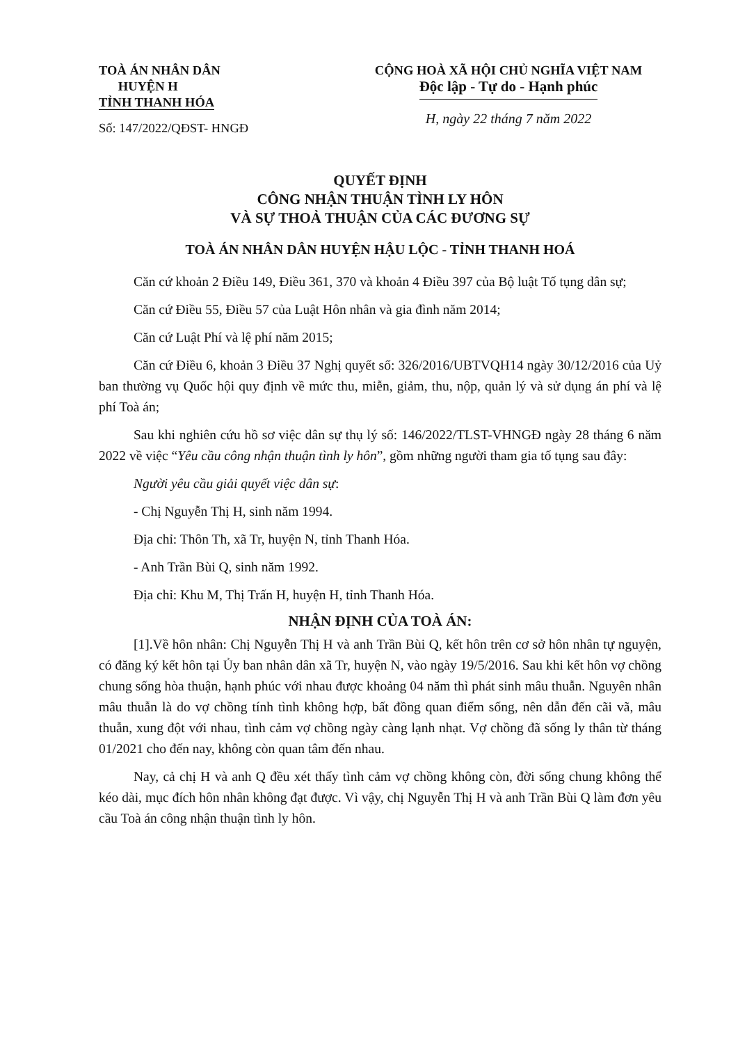TOÀ ÁN NHÂN DÂN
HUYỆN H
TỈNH THANH HÓA
Số: 147/2022/QĐST- HNGĐ
CỘNG HOÀ XÃ HỘI CHỦ NGHĨA VIỆT NAM
Độc lập - Tự do - Hạnh phúc
H, ngày 22 tháng 7 năm 2022
QUYẾT ĐỊNH
CÔNG NHẬN THUẬN TÌNH LY HÔN
VÀ SỰ THOẢ THUẬN CỦA CÁC ĐƯƠNG SỰ
TOÀ ÁN NHÂN DÂN HUYỆN HẬU LỘC - TỈNH THANH HOÁ
Căn cứ khoản 2 Điều 149, Điều 361, 370 và khoản 4 Điều 397 của Bộ luật Tố tụng dân sự;
Căn cứ Điều 55, Điều 57 của Luật Hôn nhân và gia đình năm 2014;
Căn cứ Luật Phí và lệ phí năm 2015;
Căn cứ Điều 6, khoản 3 Điều 37 Nghị quyết số: 326/2016/UBTVQH14 ngày 30/12/2016 của Uỷ ban thường vụ Quốc hội quy định về mức thu, miễn, giảm, thu, nộp, quản lý và sử dụng án phí và lệ phí Toà án;
Sau khi nghiên cứu hồ sơ việc dân sự thụ lý số: 146/2022/TLST-VHNGĐ ngày 28 tháng 6 năm 2022 về việc “Yêu cầu công nhận thuận tình ly hôn”, gồm những người tham gia tố tụng sau đây:
Người yêu cầu giải quyết việc dân sự:
- Chị Nguyễn Thị H, sinh năm 1994.
Địa chỉ: Thôn Th, xã Tr, huyện N, tỉnh Thanh Hóa.
- Anh Trần Bùi Q, sinh năm 1992.
Địa chỉ: Khu M, Thị Trấn H, huyện H, tỉnh Thanh Hóa.
NHẬN ĐỊNH CỦA TOÀ ÁN:
[1].Về hôn nhân: Chị Nguyễn Thị H và anh Trần Bùi Q, kết hôn trên cơ sở hôn nhân tự nguyện, có đăng ký kết hôn tại Ủy ban nhân dân xã Tr, huyện N, vào ngày 19/5/2016. Sau khi kết hôn vợ chồng chung sống hòa thuận, hạnh phúc với nhau được khoảng 04 năm thì phát sinh mâu thuẫn. Nguyên nhân mâu thuẫn là do vợ chồng tính tình không hợp, bất đồng quan điểm sống, nên dẫn đến cãi vã, mâu thuẫn, xung đột với nhau, tình cảm vợ chồng ngày càng lạnh nhạt. Vợ chồng đã sống ly thân từ tháng 01/2021 cho đến nay, không còn quan tâm đến nhau.
Nay, cả chị H và anh Q đều xét thấy tình cảm vợ chồng không còn, đời sống chung không thể kéo dài, mục đích hôn nhân không đạt được. Vì vậy, chị Nguyễn Thị H và anh Trần Bùi Q làm đơn yêu cầu Toà án công nhận thuận tình ly hôn.